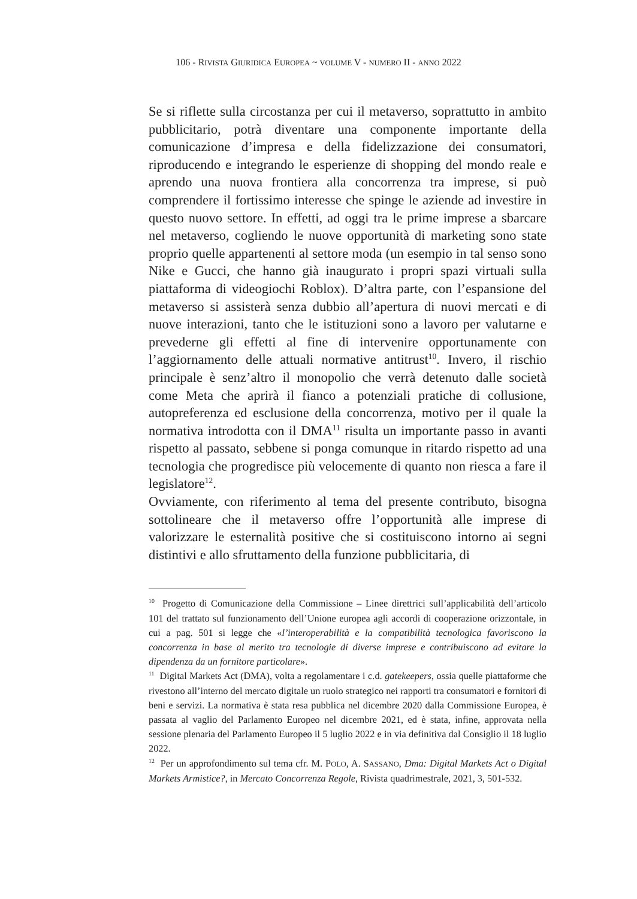106 - RIVISTA GIURIDICA EUROPEA ~ VOLUME V - NUMERO II - ANNO 2022
Se si riflette sulla circostanza per cui il metaverso, soprattutto in ambito pubblicitario, potrà diventare una componente importante della comunicazione d’impresa e della fidelizzazione dei consumatori, riproducendo e integrando le esperienze di shopping del mondo reale e aprendo una nuova frontiera alla concorrenza tra imprese, si può comprendere il fortissimo interesse che spinge le aziende ad investire in questo nuovo settore. In effetti, ad oggi tra le prime imprese a sbarcare nel metaverso, cogliendo le nuove opportunità di marketing sono state proprio quelle appartenenti al settore moda (un esempio in tal senso sono Nike e Gucci, che hanno già inaugurato i propri spazi virtuali sulla piattaforma di videogiochi Roblox). D’altra parte, con l’espansione del metaverso si assisterà senza dubbio all’apertura di nuovi mercati e di nuove interazioni, tanto che le istituzioni sono a lavoro per valutarne e prevederne gli effetti al fine di intervenire opportunamente con l’aggiornamento delle attuali normative antitrust<sup>10</sup>. Invero, il rischio principale è senz’altro il monopolio che verrà detenuto dalle società come Meta che aprirà il fianco a potenziali pratiche di collusione, autopreferenza ed esclusione della concorrenza, motivo per il quale la normativa introdotta con il DMA<sup>11</sup> risulta un importante passo in avanti rispetto al passato, sebbene si ponga comunque in ritardo rispetto ad una tecnologia che progredisce più velocemente di quanto non riesca a fare il legislatore<sup>12</sup>.
Ovviamente, con riferimento al tema del presente contributo, bisogna sottolineare che il metaverso offre l’opportunità alle imprese di valorizzare le esternalità positive che si costituiscono intorno ai segni distintivi e allo sfruttamento della funzione pubblicitaria, di
<sup>10</sup> Progetto di Comunicazione della Commissione – Linee direttrici sull’applicabilità dell’articolo 101 del trattato sul funzionamento dell’Unione europea agli accordi di cooperazione orizzontale, in cui a pag. 501 si legge che «l’interoperabilità e la compatibilità tecnologica favoriscono la concorrenza in base al merito tra tecnologie di diverse imprese e contribuiscono ad evitare la dipendenza da un fornitore particolare».
<sup>11</sup> Digital Markets Act (DMA), volta a regolamentare i c.d. gatekeepers, ossia quelle piattaforme che rivestono all’interno del mercato digitale un ruolo strategico nei rapporti tra consumatori e fornitori di beni e servizi. La normativa è stata resa pubblica nel dicembre 2020 dalla Commissione Europea, è passata al vaglio del Parlamento Europeo nel dicembre 2021, ed è stata, infine, approvata nella sessione plenaria del Parlamento Europeo il 5 luglio 2022 e in via definitiva dal Consiglio il 18 luglio 2022.
<sup>12</sup> Per un approfondimento sul tema cfr. M. POLO, A. SASSANO, Dma: Digital Markets Act o Digital Markets Armistice?, in Mercato Concorrenza Regole, Rivista quadrimestrale, 2021, 3, 501-532.